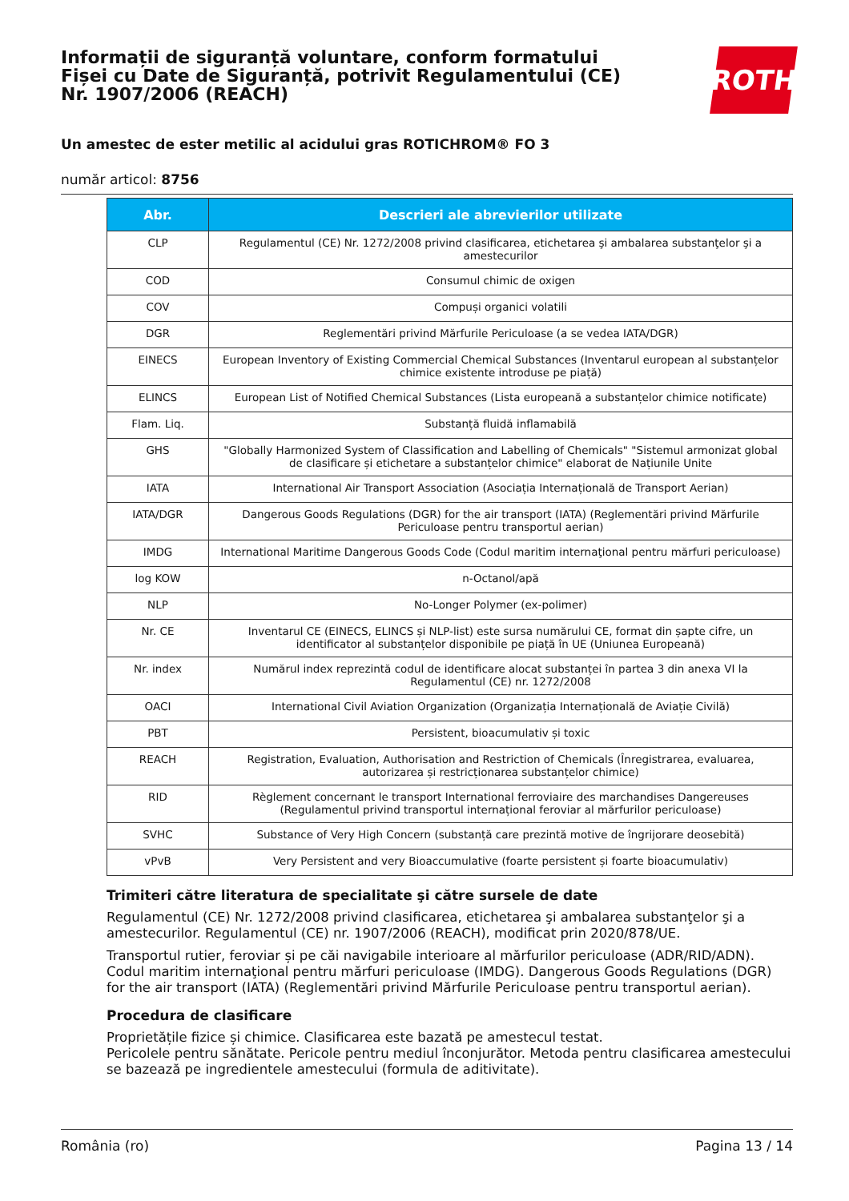Informații de siguranță voluntare, conform formatului Fișei cu Date de Siguranță, potrivit Regulamentului (CE) Nr. 1907/2006 (REACH)
ROTH
Un amestec de ester metilic al acidului gras ROTICHROM® FO 3
număr articol: 8756
| Abr. | Descrieri ale abrevierilor utilizate |
| --- | --- |
| CLP | Regulamentul (CE) Nr. 1272/2008 privind clasificarea, etichetarea şi ambalarea substanţelor şi a amestecurilor |
| COD | Consumul chimic de oxigen |
| COV | Compuși organici volatili |
| DGR | Reglementări privind Mărfurile Periculoase (a se vedea IATA/DGR) |
| EINECS | European Inventory of Existing Commercial Chemical Substances (Inventarul european al substanțelor chimice existente introduse pe piață) |
| ELINCS | European List of Notified Chemical Substances (Lista europeană a substanțelor chimice notificate) |
| Flam. Liq. | Substanță fluidă inflamabilă |
| GHS | "Globally Harmonized System of Classification and Labelling of Chemicals" "Sistemul armonizat global de clasificare și etichetare a substanțelor chimice" elaborat de Națiunile Unite |
| IATA | International Air Transport Association (Asociația Internațională de Transport Aerian) |
| IATA/DGR | Dangerous Goods Regulations (DGR) for the air transport (IATA) (Reglementări privind Mărfurile Periculoase pentru transportul aerian) |
| IMDG | International Maritime Dangerous Goods Code (Codul maritim internaţional pentru mărfuri periculoase) |
| log KOW | n-Octanol/apă |
| NLP | No-Longer Polymer (ex-polimer) |
| Nr. CE | Inventarul CE (EINECS, ELINCS și NLP-list) este sursa numărului CE, format din șapte cifre, un identificator al substanțelor disponibile pe piață în UE (Uniunea Europeană) |
| Nr. index | Numărul index reprezintă codul de identificare alocat substanței în partea 3 din anexa VI la Regulamentul (CE) nr. 1272/2008 |
| OACI | International Civil Aviation Organization (Organizația Internațională de Aviație Civilă) |
| PBT | Persistent, bioacumulativ și toxic |
| REACH | Registration, Evaluation, Authorisation and Restriction of Chemicals (Înregistrarea, evaluarea, autorizarea și restricționarea substanțelor chimice) |
| RID | Règlement concernant le transport International ferroviaire des marchandises Dangereuses (Regulamentul privind transportul internațional feroviar al mărfurilor periculoase) |
| SVHC | Substance of Very High Concern (substanță care prezintă motive de îngrijorare deosebită) |
| vPvB | Very Persistent and very Bioaccumulative (foarte persistent și foarte bioacumulativ) |
Trimiteri către literatura de specialitate şi către sursele de date
Regulamentul (CE) Nr. 1272/2008 privind clasificarea, etichetarea şi ambalarea substanţelor şi a amestecurilor. Regulamentul (CE) nr. 1907/2006 (REACH), modificat prin 2020/878/UE.
Transportul rutier, feroviar și pe căi navigabile interioare al mărfurilor periculoase (ADR/RID/ADN). Codul maritim internaţional pentru mărfuri periculoase (IMDG). Dangerous Goods Regulations (DGR) for the air transport (IATA) (Reglementări privind Mărfurile Periculoase pentru transportul aerian).
Procedura de clasificare
Proprietățile fizice și chimice. Clasificarea este bazată pe amestecul testat.
Pericolele pentru sănătate. Pericole pentru mediul înconjurător. Metoda pentru clasificarea amestecului se bazează pe ingredientele amestecului (formula de aditivitate).
România (ro) Pagina 13 / 14